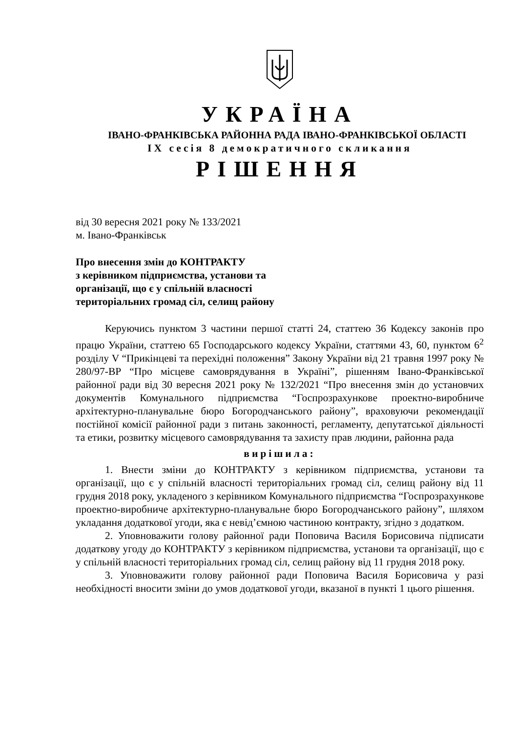УКРАЇНА
ІВАНО-ФРАНКІВСЬКА РАЙОННА РАДА ІВАНО-ФРАНКІВСЬКОЇ ОБЛАСТІ
IX сесія 8 демократичного скликання
РІШЕННЯ
від 30 вересня 2021 року № 133/2021
м. Івано-Франківськ
Про внесення змін до КОНТРАКТУ
з керівником підприємства, установи та
організації, що є у спільній власності
територіальних громад сіл, селищ району
Керуючись пунктом 3 частини першої статті 24, статтею 36 Кодексу законів про працю України, статтею 65 Господарського кодексу України, статтями 43, 60, пунктом 6<sup>2</sup> розділу V “Прикінцеві та перехідні положення” Закону України від 21 травня 1997 року № 280/97-ВР “Про місцеве самоврядування в Україні”, рішенням Івано-Франківської районної ради від 30 вересня 2021 року № 132/2021 “Про внесення змін до установчих документів Комунального підприємства “Госпрозрахункове проектно-виробниче архітектурно-планувальне бюро Богородчанського району”, враховуючи рекомендації постійної комісії районної ради з питань законності, регламенту, депутатської діяльності та етики, розвитку місцевого самоврядування та захисту прав людини, районна рада
вирішила:
1. Внести зміни до КОНТРАКТУ з керівником підприємства, установи та організації, що є у спільній власності територіальних громад сіл, селищ району від 11 грудня 2018 року, укладеного з керівником Комунального підприємства “Госпрозрахункове проектно-виробниче архітектурно-планувальне бюро Богородчанського району”, шляхом укладання додаткової угоди, яка є невід’ємною частиною контракту, згідно з додатком.
2. Уповноважити голову районної ради Поповича Василя Борисовича підписати додаткову угоду до КОНТРАКТУ з керівником підприємства, установи та організації, що є у спільній власності територіальних громад сіл, селищ району від 11 грудня 2018 року.
3. Уповноважити голову районної ради Поповича Василя Борисовича у разі необхідності вносити зміни до умов додаткової угоди, вказаної в пункті 1 цього рішення.